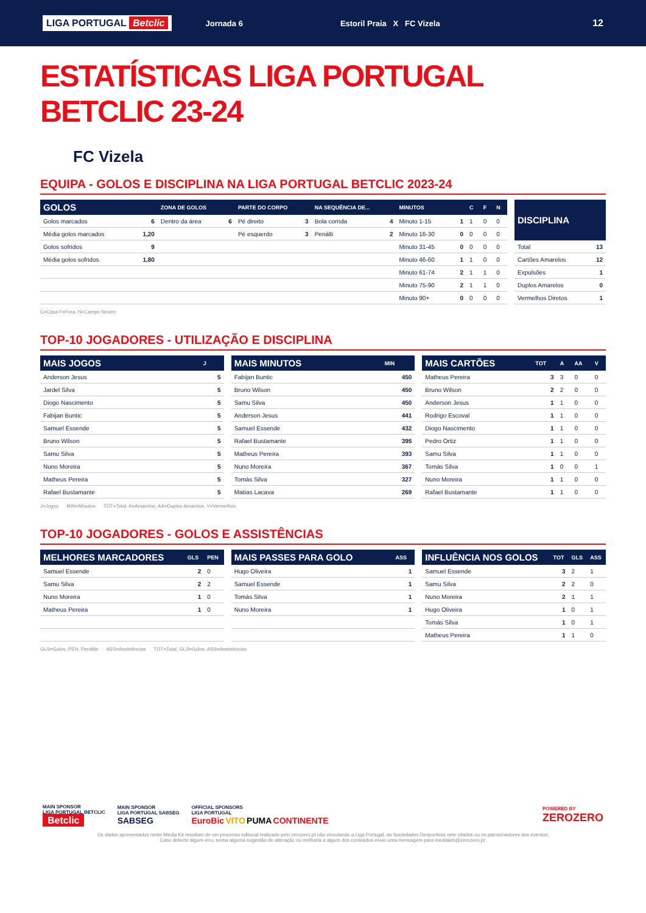LIGA PORTUGAL Betclic Jornada 6 Estoril Praia X FC Vizela 12
ESTATÍSTICAS LIGA PORTUGAL BETCLIC 23-24
FC Vizela
EQUIPA - GOLOS E DISCIPLINA NA LIGA PORTUGAL BETCLIC 2023-24
| GOLOS | | ZONA DE GOLOS | | PARTE DO CORPO | | NA SEQUÊNCIA DE... | | MINUTOS | | C | F | N |
| --- | --- | --- | --- | --- | --- | --- | --- | --- | --- | --- | --- | --- |
| Golos marcados | 6 | Dentro da área | 6 | Pé direito | 3 | Bola corrida | 4 | Minuto 1-15 | 1 | 1 | 0 | 0 |
| Média golos marcados | 1,20 | | | Pé esquerdo | 3 | Penálti | 2 | Minuto 16-30 | 0 | 0 | 0 | 0 |
| Golos sofridos | 9 | | | | | | | Minuto 31-45 | 0 | 0 | 0 | 0 |
| Média golos sofridos | 1,80 | | | | | | | Minuto 46-60 | 1 | 1 | 0 | 0 |
| | | | | | | | | Minuto 61-74 | 2 | 1 | 1 | 0 |
| | | | | | | | | Minuto 75-90 | 2 | 1 | 1 | 0 |
| | | | | | | | | Minuto 90+ | 0 | 0 | 0 | 0 |
| DISCIPLINA | |
| --- | --- |
| Total | 13 |
| Cartões Amarelos | 12 |
| Expulsões | 1 |
| Duplos Amarelos | 0 |
| Vermelhos Diretos | 1 |
C=Casa F=Fora, N=Campo Neutro
TOP-10 JOGADORES - UTILIZAÇÃO E DISCIPLINA
| MAIS JOGOS | J |
| --- | --- |
| Anderson Jesus | 5 |
| Jardel Silva | 5 |
| Diogo Nascimento | 5 |
| Fabijan Buntic | 5 |
| Samuel Essende | 5 |
| Bruno Wilson | 5 |
| Samu Silva | 5 |
| Nuno Moreira | 5 |
| Matheus Pereira | 5 |
| Rafael Bustamante | 5 |
| MAIS MINUTOS | MIN |
| --- | --- |
| Fabijan Buntic | 450 |
| Bruno Wilson | 450 |
| Samu Silva | 450 |
| Anderson Jesus | 441 |
| Samuel Essende | 432 |
| Rafael Bustamante | 395 |
| Matheus Pereira | 393 |
| Nuno Moreira | 367 |
| Tomás Silva | 327 |
| Matías Lacava | 269 |
| MAIS CARTÕES | TOT | A | AA | V |
| --- | --- | --- | --- | --- |
| Matheus Pereira | 3 | 3 | 0 | 0 |
| Bruno Wilson | 2 | 2 | 0 | 0 |
| Anderson Jesus | 1 | 1 | 0 | 0 |
| Rodrigo Escoval | 1 | 1 | 0 | 0 |
| Diogo Nascimento | 1 | 1 | 0 | 0 |
| Pedro Ortiz | 1 | 1 | 0 | 0 |
| Samu Silva | 1 | 1 | 0 | 0 |
| Tomás Silva | 1 | 0 | 0 | 1 |
| Nuno Moreira | 1 | 1 | 0 | 0 |
| Rafael Bustamante | 1 | 1 | 0 | 0 |
J=Jogos MIN=Minutos TOT=Total, A=Amarelos, AA=Duplos Amarelos, V=Vermelhos
TOP-10 JOGADORES - GOLOS E ASSISTÊNCIAS
| MELHORES MARCADORES | GLS | PEN |
| --- | --- | --- |
| Samuel Essende | 2 | 0 |
| Samu Silva | 2 | 2 |
| Nuno Moreira | 1 | 0 |
| Matheus Pereira | 1 | 0 |
| MAIS PASSES PARA GOLO | ASS |
| --- | --- |
| Hugo Oliveira | 1 |
| Samuel Essende | 1 |
| Tomás Silva | 1 |
| Nuno Moreira | 1 |
| INFLUÊNCIA NOS GOLOS | TOT | GLS | ASS |
| --- | --- | --- | --- |
| Samuel Essende | 3 | 2 | 1 |
| Samu Silva | 2 | 2 | 0 |
| Nuno Moreira | 2 | 1 | 1 |
| Hugo Oliveira | 1 | 0 | 1 |
| Tomás Silva | 1 | 0 | 1 |
| Matheus Pereira | 1 | 1 | 0 |
GLS=Golos, PEN, Penáltis ASS=Assistências TOT=Total, GLS=Golos, ASS=Assistências
MAIN SPONSOR
LIGA PORTUGAL BETCLIC
Betclic MAIN SPONSOR
LIGA PORTUGAL SABSEG
SABSEG OFFICIAL SPONSORS
LIGA PORTUGAL
EuroBic VITO PUMA CONTINENTE POWERED BY
ZEROZERO
Os dados apresentados neste Media Kit resultam de um processo editorial realizado pelo zerozero.pt não vinculando a Liga Portugal, as Sociedades Desportivas nele citados ou os patrocinadores dos eventos.
Caso detecte algum erro, tenha alguma sugestão de alteração ou melhoria a algum dos conteúdos envie uma mensagem para mediakits@zerozero.pt.